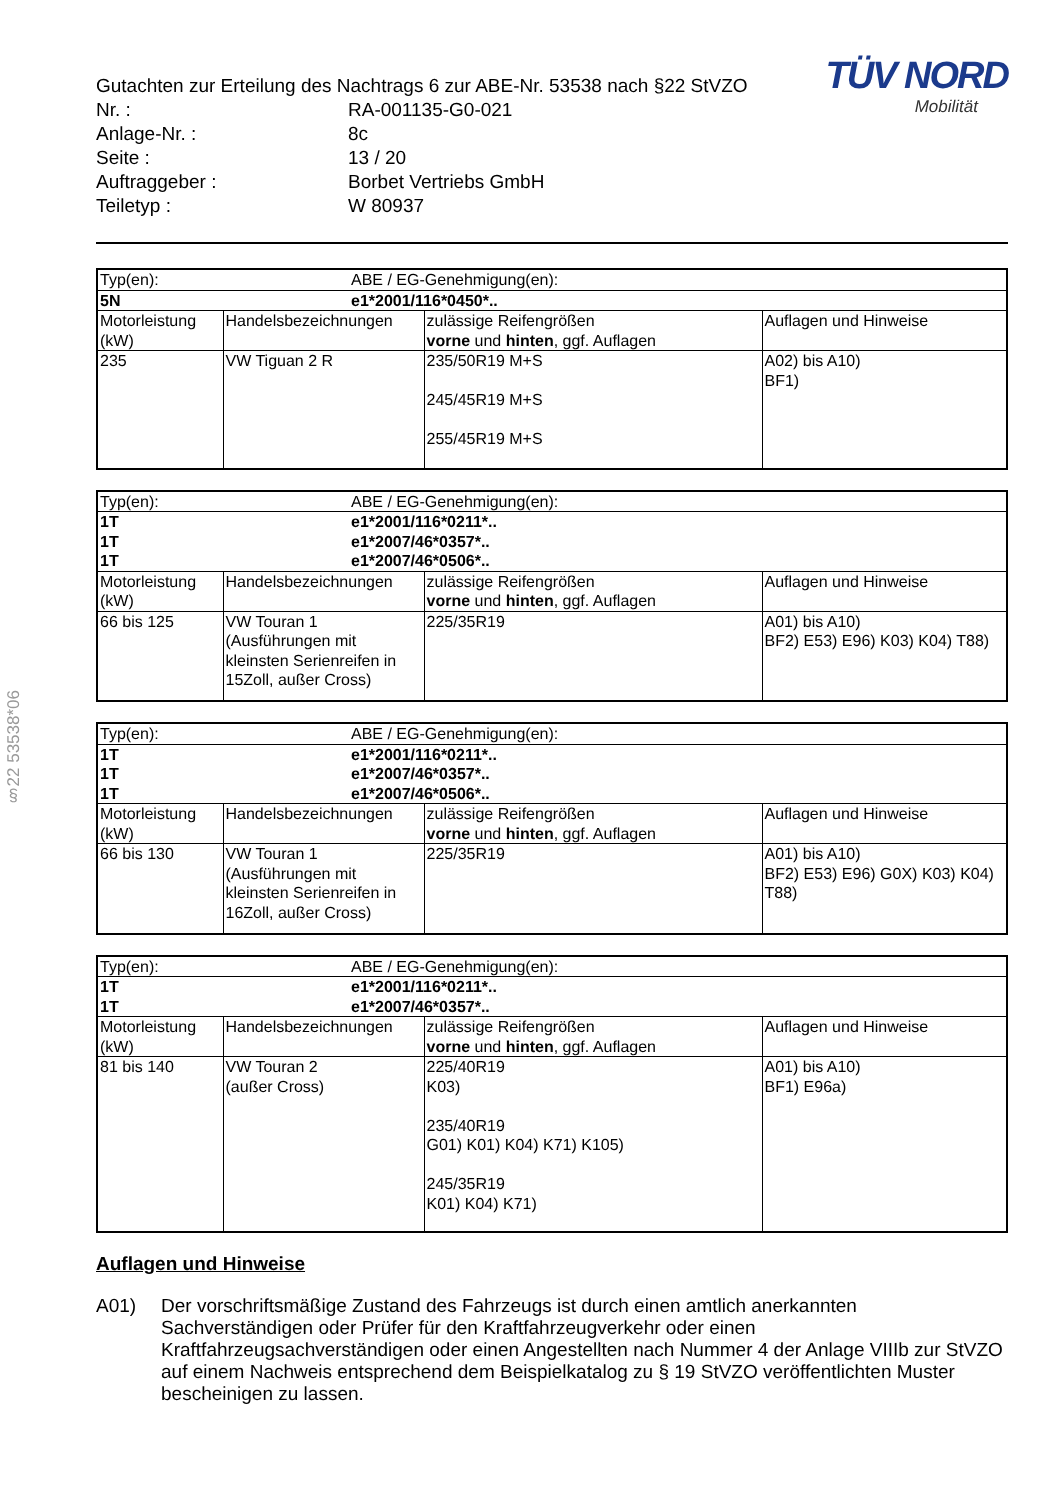§22 53538*06
TÜV NORD
Mobilität
Gutachten zur Erteilung des Nachtrags 6 zur ABE-Nr. 53538 nach §22 StVZO
| Nr. : | RA-001135-G0-021 |
| Anlage-Nr. : | 8c |
| Seite : | 13 / 20 |
| Auftraggeber : | Borbet Vertriebs GmbH |
| Teiletyp : | W 80937 |
| Typ(en): | | ABE / EG-Genehmigung(en): | | |
| 5N | | e1*2001/116*0450*.. | | |
| Motorleistung (kW) | Handelsbezeichnungen | | zulässige Reifengrößen vorne und hinten , ggf. Auflagen | Auflagen und Hinweise |
| 235 | VW Tiguan 2 R | | 235/50R19 M+S 245/45R19 M+S 255/45R19 M+S | A02) bis A10) BF1) |
| Typ(en): | | ABE / EG-Genehmigung(en): | | |
| 1T 1T 1T | | e1*2001/116*0211*.. e1*2007/46*0357*.. e1*2007/46*0506*.. | | |
| Motorleistung (kW) | Handelsbezeichnungen | | zulässige Reifengrößen vorne und hinten , ggf. Auflagen | Auflagen und Hinweise |
| 66 bis 125 | VW Touran 1 (Ausführungen mit kleinsten Serienreifen in 15Zoll, außer Cross) | | 225/35R19 | A01) bis A10) BF2) E53) E96) K03) K04) T88) |
| Typ(en): | | ABE / EG-Genehmigung(en): | | |
| 1T 1T 1T | | e1*2001/116*0211*.. e1*2007/46*0357*.. e1*2007/46*0506*.. | | |
| Motorleistung (kW) | Handelsbezeichnungen | | zulässige Reifengrößen vorne und hinten , ggf. Auflagen | Auflagen und Hinweise |
| 66 bis 130 | VW Touran 1 (Ausführungen mit kleinsten Serienreifen in 16Zoll, außer Cross) | | 225/35R19 | A01) bis A10) BF2) E53) E96) G0X) K03) K04) T88) |
| Typ(en): | | ABE / EG-Genehmigung(en): | | |
| 1T 1T | | e1*2001/116*0211*.. e1*2007/46*0357*.. | | |
| Motorleistung (kW) | Handelsbezeichnungen | | zulässige Reifengrößen vorne und hinten , ggf. Auflagen | Auflagen und Hinweise |
| 81 bis 140 | VW Touran 2 (außer Cross) | | 225/40R19 K03) 235/40R19 G01) K01) K04) K71) K105) 245/35R19 K01) K04) K71) | A01) bis A10) BF1) E96a) |
Auflagen und Hinweise
A01) Der vorschriftsmäßige Zustand des Fahrzeugs ist durch einen amtlich anerkannten Sachverständigen oder Prüfer für den Kraftfahrzeugverkehr oder einen Kraftfahrzeugsachverständigen oder einen Angestellten nach Nummer 4 der Anlage VIIIb zur StVZO auf einem Nachweis entsprechend dem Beispielkatalog zu § 19 StVZO veröffentlichten Muster bescheinigen zu lassen.